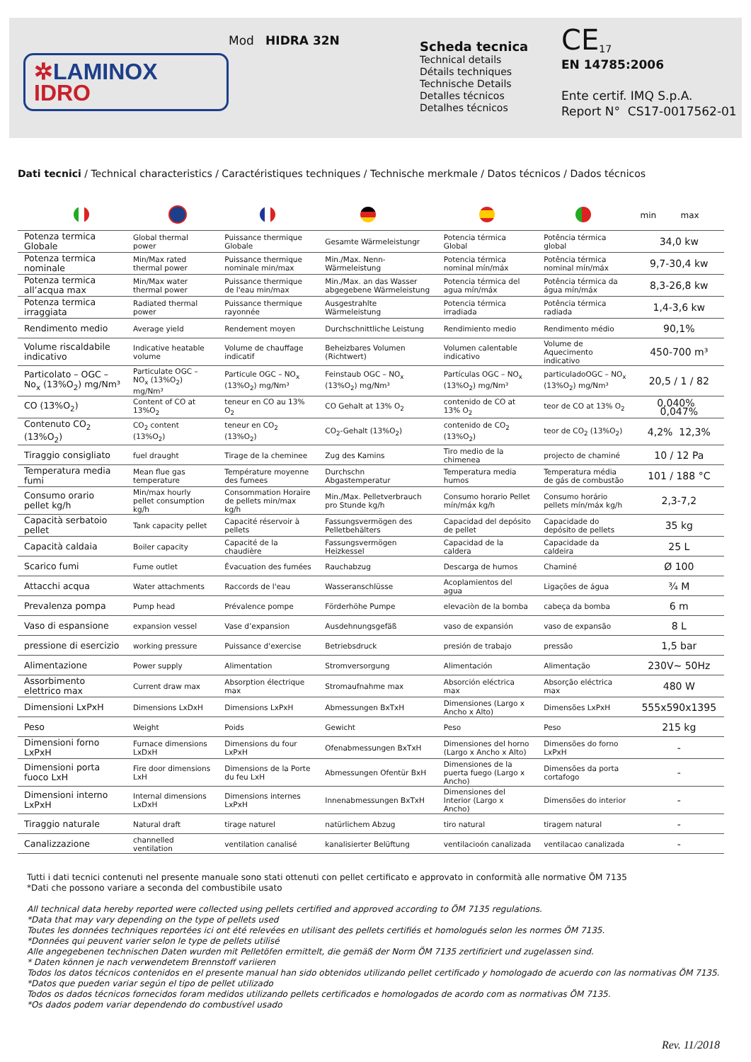✲LAMINOX
IDRO
Mod HIDRA 32N
Scheda tecnica
Technical details
Détails techniques
Technische Details
Detalles técnicos
Detalhes técnicos
CE<sub>17</sub>
EN 14785:2006
Ente certif. IMQ S.p.A.
Report N° CS17-0017562-01
Dati tecnici / Technical characteristics / Caractéristiques techniques / Technische merkmale / Datos técnicos / Dados técnicos
| | | | | | | min max |
| --- | --- | --- | --- | --- | --- | --- |
| Potenza termica Globale | Global thermal power | Puissance thermique Globale | Gesamte Wärmeleistungr | Potencia térmica Global | Potência térmica global | 34,0 kw |
| Potenza termica nominale | Min/Max rated thermal power | Puissance thermique nominale min/max | Min./Max. Nenn-Wärmeleistung | Potencia térmica nominal mín/máx | Potência térmica nominal mín/máx | 9,7-30,4 kw |
| Potenza termica all’acqua max | Min/Max water thermal power | Puissance thermique de l'eau min/max | Min./Max. an das Wasser abgegebene Wärmeleistung | Potencia térmica del agua mín/máx | Potência térmica da água mín/máx | 8,3-26,8 kw |
| Potenza termica irraggiata | Radiated thermal power | Puissance thermique rayonnée | Ausgestrahlte Wärmeleistung | Potencia térmica irradiada | Potência térmica radiada | 1,4-3,6 kw |
| Rendimento medio | Average yield | Rendement moyen | Durchschnittliche Leistung | Rendimiento medio | Rendimento médio | 90,1% |
| Volume riscaldabile indicativo | Indicative heatable volume | Volume de chauffage indicatif | Beheizbares Volumen (Richtwert) | Volumen calentable indicativo | Volume de Aquecimento indicativo | 450-700 m³ |
| Particolato – OGC – No<sub>x</sub> (13%O<sub>2</sub>) mg/Nm³ | Particulate OGC – NO<sub>x</sub> (13%O<sub>2</sub>) mg/Nm³ | Particule OGC – NO<sub>x</sub> (13%O<sub>2</sub>) mg/Nm³ | Feinstaub OGC – NO<sub>x</sub> (13%O<sub>2</sub>) mg/Nm³ | Partículas OGC – NO<sub>x</sub> (13%O<sub>2</sub>) mg/Nm³ | particuladoOGC – NO<sub>x</sub> (13%O<sub>2</sub>) mg/Nm³ | 20,5 / 1 / 82 |
| CO (13%O<sub>2</sub>) | Content of CO at 13%O<sub>2</sub> | teneur en CO au 13% O<sub>2</sub> | CO Gehalt at 13% O<sub>2</sub> | contenido de CO at 13% O<sub>2</sub> | teor de CO at 13% O<sub>2</sub> | 0,040% 0,047% |
| Contenuto CO<sub>2</sub> (13%O<sub>2</sub>) | CO<sub>2</sub> content (13%O<sub>2</sub>) | teneur en CO<sub>2</sub> (13%O<sub>2</sub>) | CO<sub>2</sub>-Gehalt (13%O<sub>2</sub>) | contenido de CO<sub>2</sub> (13%O<sub>2</sub>) | teor de CO<sub>2</sub> (13%O<sub>2</sub>) | 4,2% 12,3% |
| Tiraggio consigliato | fuel draught | Tirage de la cheminee | Zug des Kamins | Tiro medio de la chimenea | projecto de chaminé | 10 / 12 Pa |
| Temperatura media fumi | Mean flue gas temperature | Température moyenne des fumees | Durchschn Abgastemperatur | Temperatura media humos | Temperatura média de gás de combustão | 101 / 188 °C |
| Consumo orario pellet kg/h | Min/max hourly pellet consumption kg/h | Consommation Horaire de pellets min/max kg/h | Min./Max. Pelletverbrauch pro Stunde kg/h | Consumo horario Pellet mín/máx kg/h | Consumo horário pellets mín/máx kg/h | 2,3-7,2 |
| Capacità serbatoio pellet | Tank capacity pellet | Capacité réservoir à pellets | Fassungsvermögen des Pelletbehälters | Capacidad del depósito de pellet | Capacidade do depósito de pellets | 35 kg |
| Capacità caldaia | Boiler capacity | Capacité de la chaudière | Fassungsvermögen Heizkessel | Capacidad de la caldera | Capacidade da caldeira | 25 L |
| Scarico fumi | Fume outlet | Évacuation des fumées | Rauchabzug | Descarga de humos | Chaminé | Ø 100 |
| Attacchi acqua | Water attachments | Raccords de l'eau | Wasseranschlüsse | Acoplamientos del agua | Ligações de água | ¾ M |
| Prevalenza pompa | Pump head | Prévalence pompe | Förderhöhe Pumpe | elevaciòn de la bomba | cabeça da bomba | 6 m |
| Vaso di espansione | expansion vessel | Vase d’expansion | Ausdehnungsgefäß | vaso de expansión | vaso de expansão | 8 L |
| pressione di esercizio | working pressure | Puissance d'exercise | Betriebsdruck | presión de trabajo | pressão | 1,5 bar |
| Alimentazione | Power supply | Alimentation | Stromversorgung | Alimentación | Alimentação | 230V~ 50Hz |
| Assorbimento elettrico max | Current draw max | Absorption électrique max | Stromaufnahme max | Absorción eléctrica max | Absorção eléctrica max | 480 W |
| Dimensioni LxPxH | Dimensions LxDxH | Dimensions LxPxH | Abmessungen BxTxH | Dimensiones (Largo x Ancho x Alto) | Dimensões LxPxH | 555x590x1395 |
| Peso | Weight | Poids | Gewicht | Peso | Peso | 215 kg |
| Dimensioni forno LxPxH | Furnace dimensions LxDxH | Dimensions du four LxPxH | Ofenabmessungen BxTxH | Dimensiones del horno (Largo x Ancho x Alto) | Dimensões do forno LxPxH | - |
| Dimensioni porta fuoco LxH | Fire door dimensions LxH | Dimensions de la Porte du feu LxH | Abmessungen Ofentür BxH | Dimensiones de la puerta fuego (Largo x Ancho) | Dimensões da porta cortafogo | - |
| Dimensioni interno LxPxH | Internal dimensions LxDxH | Dimensions internes LxPxH | Innenabmessungen BxTxH | Dimensiones del Interior (Largo x Ancho) | Dimensões do interior | - |
| Tiraggio naturale | Natural draft | tirage naturel | natürlichem Abzug | tiro natural | tiragem natural | - |
| Canalizzazione | channelled ventilation | ventilation canalisé | kanalisierter Belüftung | ventilacioón canalizada | ventilacao canalizada | - |
Tutti i dati tecnici contenuti nel presente manuale sono stati ottenuti con pellet certificato e approvato in conformità alle normative ÖM 7135
*Dati che possono variare a seconda del combustibile usato
All technical data hereby reported were collected using pellets certified and approved according to ÖM 7135 regulations.
*Data that may vary depending on the type of pellets used
Toutes les données techniques reportées ici ont été relevées en utilisant des pellets certifiés et homologués selon les normes ÖM 7135.
*Données qui peuvent varier selon le type de pellets utilisé
Alle angegebenen technischen Daten wurden mit Pelletöfen ermittelt, die gemäß der Norm ÖM 7135 zertifiziert und zugelassen sind.
* Daten können je nach verwendetem Brennstoff variieren
Todos los datos técnicos contenidos en el presente manual han sido obtenidos utilizando pellet certificado y homologado de acuerdo con las normativas ÖM 7135.
*Datos que pueden variar según el tipo de pellet utilizado
Todos os dados técnicos fornecidos foram medidos utilizando pellets certificados e homologados de acordo com as normativas ÖM 7135.
*Os dados podem variar dependendo do combustível usado
Rev. 11/2018